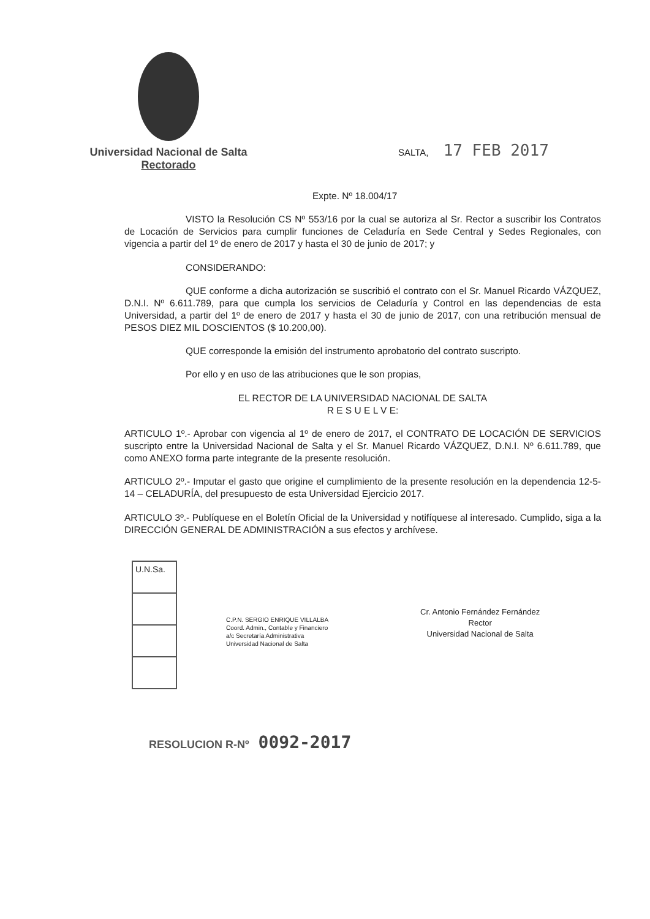Universidad Nacional de Salta
Rectorado
SALTA, 17 FEB 2017
Expte. Nº 18.004/17
VISTO la Resolución CS Nº 553/16 por la cual se autoriza al Sr. Rector a suscribir los Contratos de Locación de Servicios para cumplir funciones de Celaduría en Sede Central y Sedes Regionales, con vigencia a partir del 1º de enero de 2017 y hasta el 30 de junio de 2017; y
CONSIDERANDO:
QUE conforme a dicha autorización se suscribió el contrato con el Sr. Manuel Ricardo VÁZQUEZ, D.N.I. Nº 6.611.789, para que cumpla los servicios de Celaduría y Control en las dependencias de esta Universidad, a partir del 1º de enero de 2017 y hasta el 30 de junio de 2017, con una retribución mensual de PESOS DIEZ MIL DOSCIENTOS ($ 10.200,00).
QUE corresponde la emisión del instrumento aprobatorio del contrato suscripto.
Por ello y en uso de las atribuciones que le son propias,
EL RECTOR DE LA UNIVERSIDAD NACIONAL DE SALTA
R E S U E L V E:
ARTICULO 1º.- Aprobar con vigencia al 1º de enero de 2017, el CONTRATO DE LOCACIÓN DE SERVICIOS suscripto entre la Universidad Nacional de Salta y el Sr. Manuel Ricardo VÁZQUEZ, D.N.I. Nº 6.611.789, que como ANEXO forma parte integrante de la presente resolución.
ARTICULO 2º.- Imputar el gasto que origine el cumplimiento de la presente resolución en la dependencia 12-5-14 – CELADURÍA, del presupuesto de esta Universidad Ejercicio 2017.
ARTICULO 3º.- Publíquese en el Boletín Oficial de la Universidad y notifíquese al interesado. Cumplido, siga a la DIRECCIÓN GENERAL DE ADMINISTRACIÓN a sus efectos y archívese.
U.N.Sa.
C.P.N. SERGIO ENRIQUE VILLALBA
Coord. Admin., Contable y Financiero
a/c Secretaría Administrativa
Universidad Nacional de Salta
Cr. Antonio Fernández Fernández
Rector
Universidad Nacional de Salta
RESOLUCION R-Nº 0092-2017